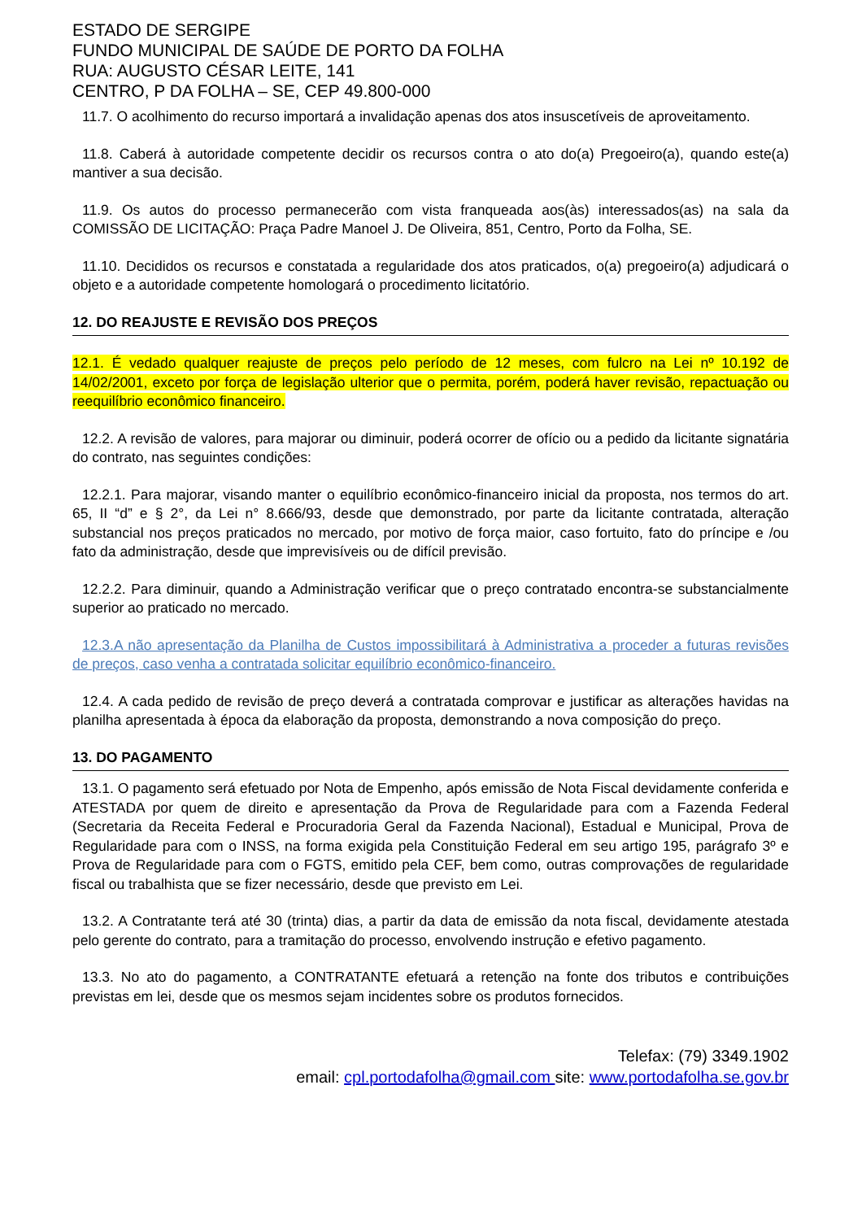ESTADO DE SERGIPE
FUNDO MUNICIPAL DE SAÚDE DE PORTO DA FOLHA
RUA: AUGUSTO CÉSAR LEITE, 141
CENTRO, P DA FOLHA – SE, CEP 49.800-000
11.7. O acolhimento do recurso importará a invalidação apenas dos atos insuscetíveis de aproveitamento.
11.8. Caberá à autoridade competente decidir os recursos contra o ato do(a) Pregoeiro(a), quando este(a) mantiver a sua decisão.
11.9. Os autos do processo permanecerão com vista franqueada aos(às) interessados(as) na sala da COMISSÃO DE LICITAÇÃO: Praça Padre Manoel J. De Oliveira, 851, Centro, Porto da Folha, SE.
11.10. Decididos os recursos e constatada a regularidade dos atos praticados, o(a) pregoeiro(a) adjudicará o objeto e a autoridade competente homologará o procedimento licitatório.
12. DO REAJUSTE E REVISÃO DOS PREÇOS
12.1. É vedado qualquer reajuste de preços pelo período de 12 meses, com fulcro na Lei nº 10.192 de 14/02/2001, exceto por força de legislação ulterior que o permita, porém, poderá haver revisão, repactuação ou reequilíbrio econômico financeiro.
12.2. A revisão de valores, para majorar ou diminuir, poderá ocorrer de ofício ou a pedido da licitante signatária do contrato, nas seguintes condições:
12.2.1. Para majorar, visando manter o equilíbrio econômico-financeiro inicial da proposta, nos termos do art. 65, II “d” e § 2°, da Lei n° 8.666/93, desde que demonstrado, por parte da licitante contratada, alteração substancial nos preços praticados no mercado, por motivo de força maior, caso fortuito, fato do príncipe e /ou fato da administração, desde que imprevisíveis ou de difícil previsão.
12.2.2. Para diminuir, quando a Administração verificar que o preço contratado encontra-se substancialmente superior ao praticado no mercado.
12.3.A não apresentação da Planilha de Custos impossibilitará à Administrativa a proceder a futuras revisões de preços, caso venha a contratada solicitar equilíbrio econômico-financeiro.
12.4. A cada pedido de revisão de preço deverá a contratada comprovar e justificar as alterações havidas na planilha apresentada à época da elaboração da proposta, demonstrando a nova composição do preço.
13. DO PAGAMENTO
13.1. O pagamento será efetuado por Nota de Empenho, após emissão de Nota Fiscal devidamente conferida e ATESTADA por quem de direito e apresentação da Prova de Regularidade para com a Fazenda Federal (Secretaria da Receita Federal e Procuradoria Geral da Fazenda Nacional), Estadual e Municipal, Prova de Regularidade para com o INSS, na forma exigida pela Constituição Federal em seu artigo 195, parágrafo 3º e Prova de Regularidade para com o FGTS, emitido pela CEF, bem como, outras comprovações de regularidade fiscal ou trabalhista que se fizer necessário, desde que previsto em Lei.
13.2. A Contratante terá até 30 (trinta) dias, a partir da data de emissão da nota fiscal, devidamente atestada pelo gerente do contrato, para a tramitação do processo, envolvendo instrução e efetivo pagamento.
13.3. No ato do pagamento, a CONTRATANTE efetuará a retenção na fonte dos tributos e contribuições previstas em lei, desde que os mesmos sejam incidentes sobre os produtos fornecidos.
Telefax: (79) 3349.1902
email: cpl.portodafolha@gmail.com site: www.portodafolha.se.gov.br